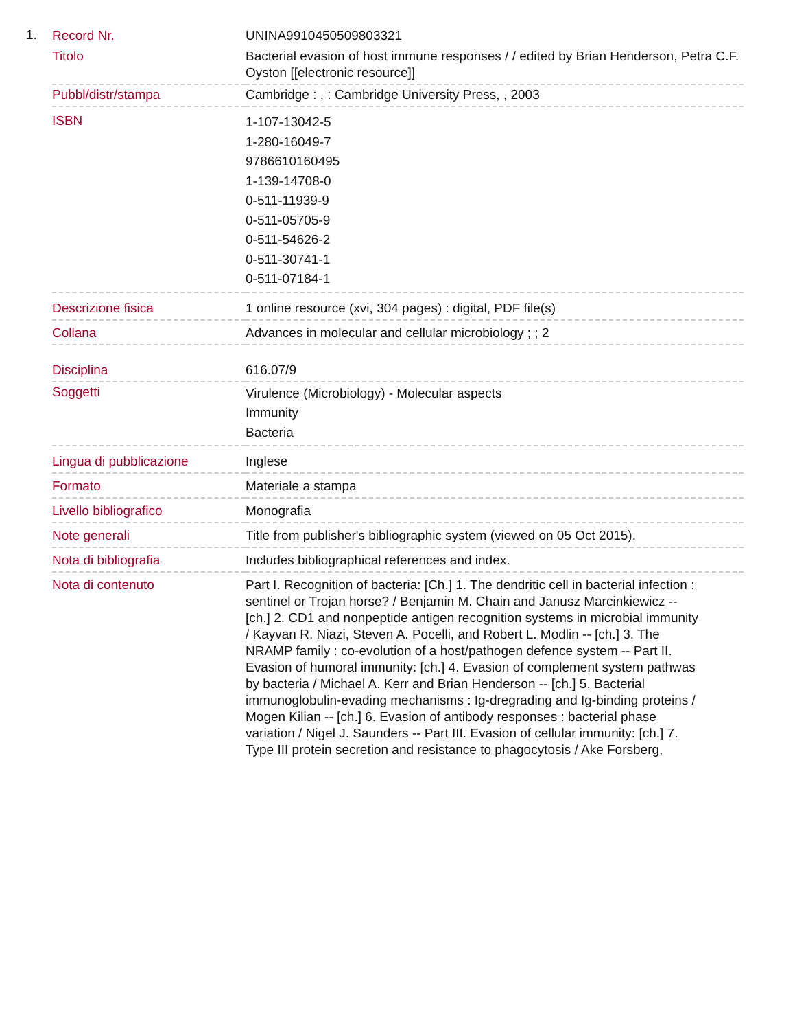1.
| Record Nr. | UNINA9910450509803321 |
| Titolo | Bacterial evasion of host immune responses / / edited by Brian Henderson, Petra C.F. Oyston [[electronic resource]] |
| Pubbl/distr/stampa | Cambridge : , : Cambridge University Press, , 2003 |
| ISBN | 1-107-13042-5 1-280-16049-7 9786610160495 1-139-14708-0 0-511-11939-9 0-511-05705-9 0-511-54626-2 0-511-30741-1 0-511-07184-1 |
| Descrizione fisica | 1 online resource (xvi, 304 pages) : digital, PDF file(s) |
| Collana | Advances in molecular and cellular microbiology ; ; 2 |
| Disciplina | 616.07/9 |
| Soggetti | Virulence (Microbiology) - Molecular aspects Immunity Bacteria |
| Lingua di pubblicazione | Inglese |
| Formato | Materiale a stampa |
| Livello bibliografico | Monografia |
| Note generali | Title from publisher's bibliographic system (viewed on 05 Oct 2015). |
| Nota di bibliografia | Includes bibliographical references and index. |
| Nota di contenuto | Part I. Recognition of bacteria: [Ch.] 1. The dendritic cell in bacterial infection : sentinel or Trojan horse? / Benjamin M. Chain and Janusz Marcinkiewicz -- [ch.] 2. CD1 and nonpeptide antigen recognition systems in microbial immunity / Kayvan R. Niazi, Steven A. Pocelli, and Robert L. Modlin -- [ch.] 3. The NRAMP family : co-evolution of a host/pathogen defence system -- Part II. Evasion of humoral immunity: [ch.] 4. Evasion of complement system pathwas by bacteria / Michael A. Kerr and Brian Henderson -- [ch.] 5. Bacterial immunoglobulin-evading mechanisms : Ig-dregrading and Ig-binding proteins / Mogen Kilian -- [ch.] 6. Evasion of antibody responses : bacterial phase variation / Nigel J. Saunders -- Part III. Evasion of cellular immunity: [ch.] 7. Type III protein secretion and resistance to phagocytosis / Ake Forsberg, |